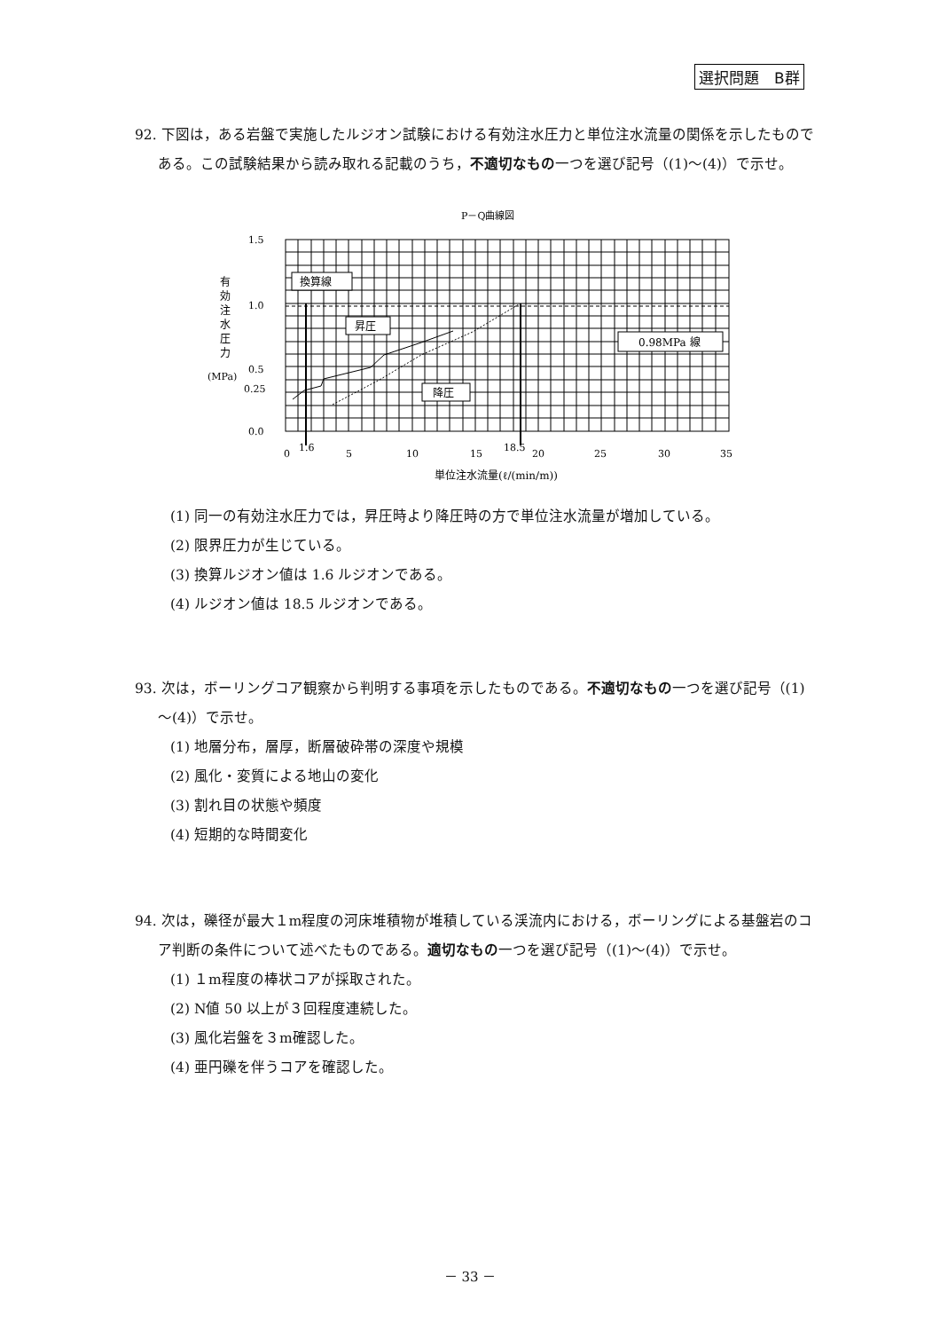選択問題　B群
92. 下図は，ある岩盤で実施したルジオン試験における有効注水圧力と単位注水流量の関係を示したものである。この試験結果から読み取れる記載のうち，不適切なもの一つを選び記号（(1)～(4)）で示せ。
P－Q曲線図
1.5
1.0
0.5
0.25
0.0
0
1.6
5
10
15
18.5
20
25
30
35
単位注水流量(ℓ/(min/m))
有
効
注
水
圧
力
(MPa)
換算線
昇圧
降圧
0.98MPa 線
(1) 同一の有効注水圧力では，昇圧時より降圧時の方で単位注水流量が増加している。
(2) 限界圧力が生じている。
(3) 換算ルジオン値は 1.6 ルジオンである。
(4) ルジオン値は 18.5 ルジオンである。
93. 次は，ボーリングコア観察から判明する事項を示したものである。不適切なもの一つを選び記号（(1)～(4)）で示せ。
(1) 地層分布，層厚，断層破砕帯の深度や規模
(2) 風化・変質による地山の変化
(3) 割れ目の状態や頻度
(4) 短期的な時間変化
94. 次は，礫径が最大１m程度の河床堆積物が堆積している渓流内における，ボーリングによる基盤岩のコア判断の条件について述べたものである。適切なもの一つを選び記号（(1)～(4)）で示せ。
(1) １m程度の棒状コアが採取された。
(2) N値 50 以上が３回程度連続した。
(3) 風化岩盤を３m確認した。
(4) 亜円礫を伴うコアを確認した。
－ 33 －